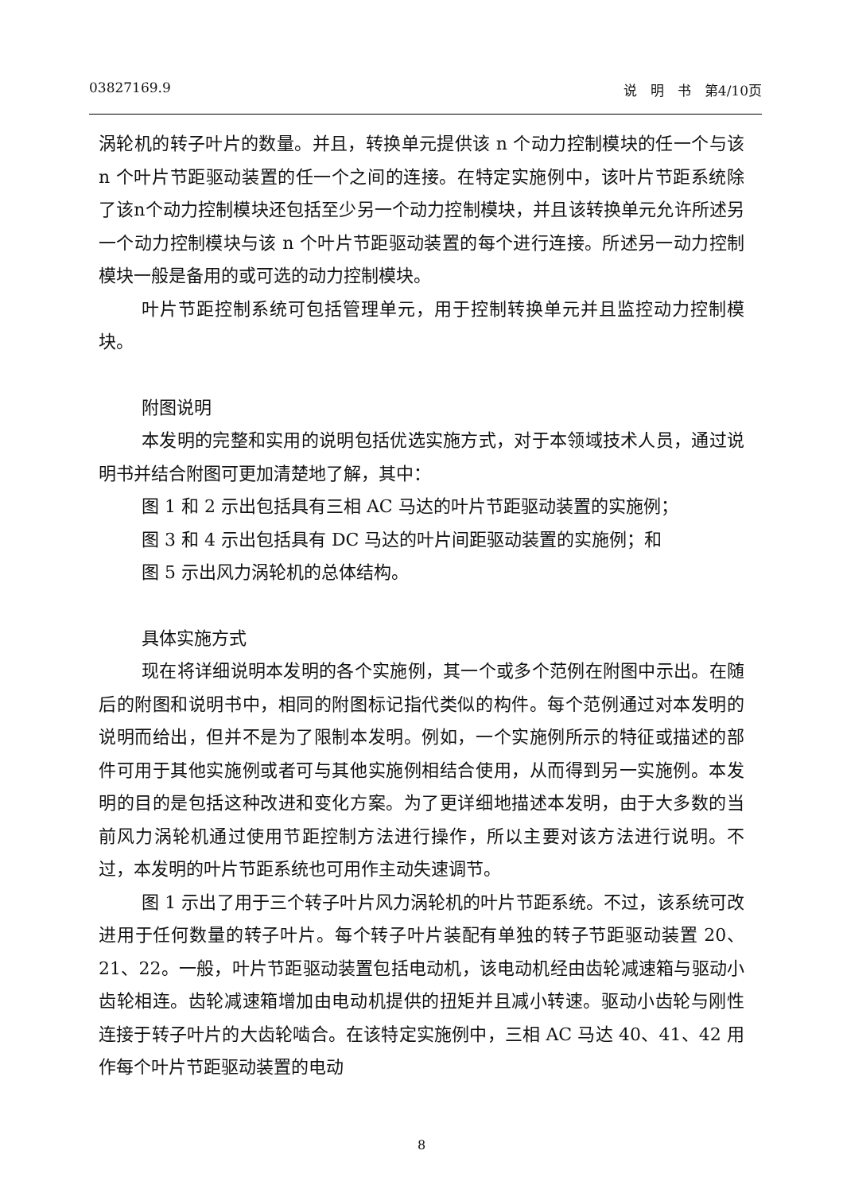03827169.9 说　明　书　第4/10页
涡轮机的转子叶片的数量。并且，转换单元提供该 n 个动力控制模块的任一个与该 n 个叶片节距驱动装置的任一个之间的连接。在特定实施例中，该叶片节距系统除了该n个动力控制模块还包括至少另一个动力控制模块，并且该转换单元允许所述另一个动力控制模块与该 n 个叶片节距驱动装置的每个进行连接。所述另一动力控制模块一般是备用的或可选的动力控制模块。
叶片节距控制系统可包括管理单元，用于控制转换单元并且监控动力控制模块。
附图说明
本发明的完整和实用的说明包括优选实施方式，对于本领域技术人员，通过说明书并结合附图可更加清楚地了解，其中：
图 1 和 2 示出包括具有三相 AC 马达的叶片节距驱动装置的实施例；
图 3 和 4 示出包括具有 DC 马达的叶片间距驱动装置的实施例；和
图 5 示出风力涡轮机的总体结构。
具体实施方式
现在将详细说明本发明的各个实施例，其一个或多个范例在附图中示出。在随后的附图和说明书中，相同的附图标记指代类似的构件。每个范例通过对本发明的说明而给出，但并不是为了限制本发明。例如，一个实施例所示的特征或描述的部件可用于其他实施例或者可与其他实施例相结合使用，从而得到另一实施例。本发明的目的是包括这种改进和变化方案。为了更详细地描述本发明，由于大多数的当前风力涡轮机通过使用节距控制方法进行操作，所以主要对该方法进行说明。不过，本发明的叶片节距系统也可用作主动失速调节。
图 1 示出了用于三个转子叶片风力涡轮机的叶片节距系统。不过，该系统可改进用于任何数量的转子叶片。每个转子叶片装配有单独的转子节距驱动装置 20、21、22。一般，叶片节距驱动装置包括电动机，该电动机经由齿轮减速箱与驱动小齿轮相连。齿轮减速箱增加由电动机提供的扭矩并且减小转速。驱动小齿轮与刚性连接于转子叶片的大齿轮啮合。在该特定实施例中，三相 AC 马达 40、41、42 用作每个叶片节距驱动装置的电动
8